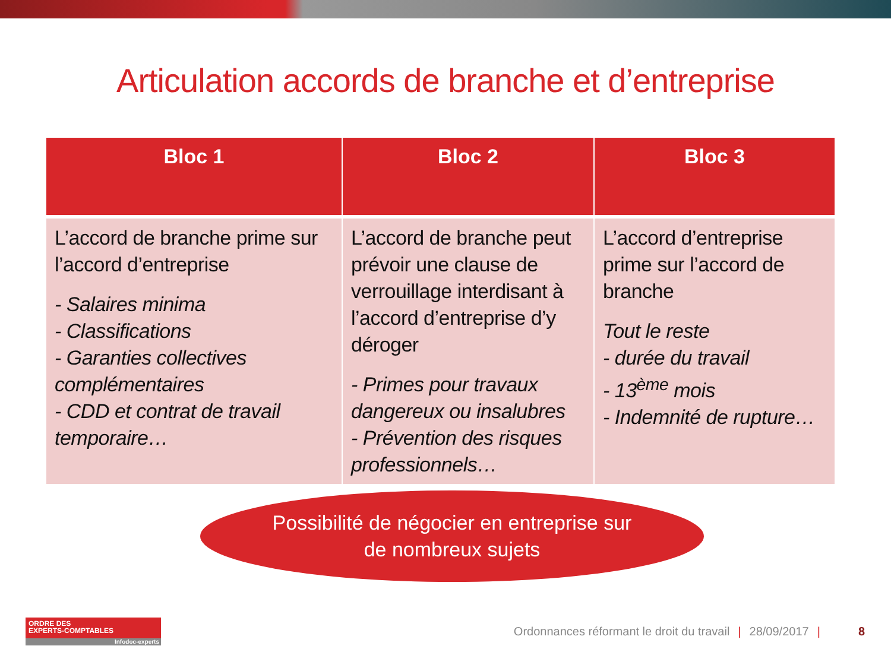Articulation accords de branche et d’entreprise
| Bloc 1 | Bloc 2 | Bloc 3 |
| --- | --- | --- |
| L’accord de branche prime sur l’accord d’entreprise - Salaires minima - Classifications - Garanties collectives complémentaires - CDD et contrat de travail temporaire… | L’accord de branche peut prévoir une clause de verrouillage interdisant à l’accord d’entreprise d’y déroger - Primes pour travaux dangereux ou insalubres - Prévention des risques professionnels… | L’accord d’entreprise prime sur l’accord de branche Tout le reste - durée du travail - 13<sup>ème</sup> mois - Indemnité de rupture… |
Possibilité de négocier en entreprise sur
de nombreux sujets
ORDRE DES
EXPERTS-COMPTABLES
Infodoc-experts
Ordonnances réformant le droit du travail | 28/09/2017 | 8